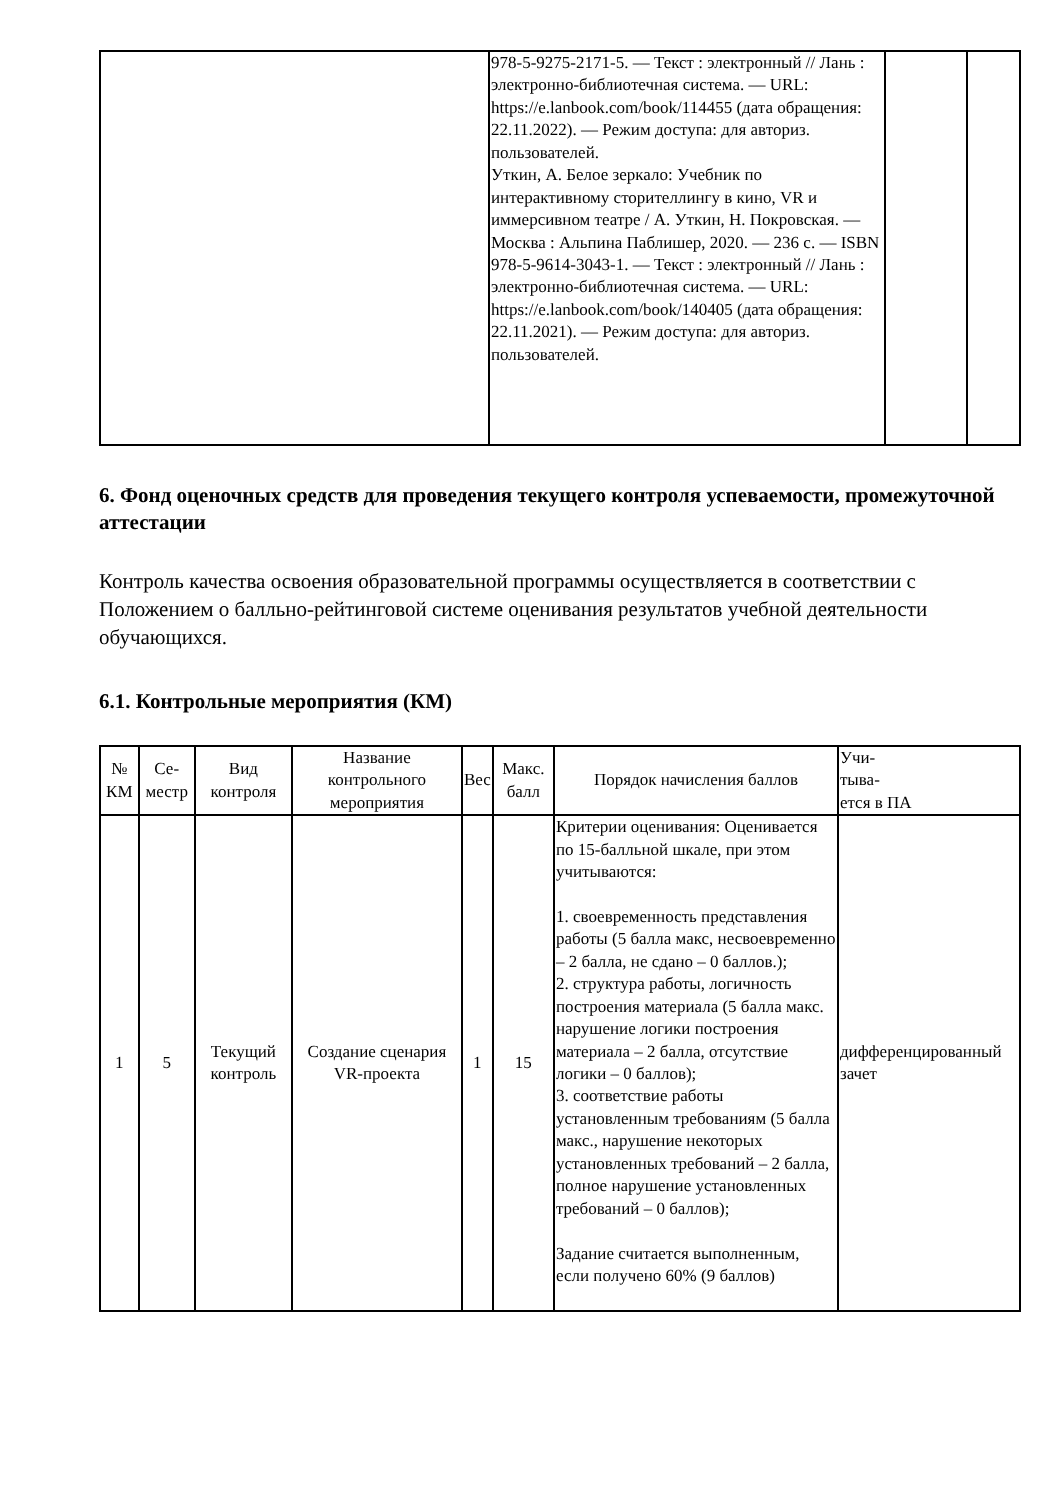| | 978-5-9275-2171-5. — Текст : электронный // Лань : электронно-библиотечная система. — URL: https://e.lanbook.com/book/114455 (дата обращения: 22.11.2022). — Режим доступа: для авториз. пользователей. Уткин, А. Белое зеркало: Учебник по интерактивному сторителлингу в кино, VR и иммерсивном театре / А. Уткин, Н. Покровская. — Москва : Альпина Паблишер, 2020. — 236 с. — ISBN 978-5-9614-3043-1. — Текст : электронный // Лань : электронно-библиотечная система. — URL: https://e.lanbook.com/book/140405 (дата обращения: 22.11.2021). — Режим доступа: для авториз. пользователей. | | |
6. Фонд оценочных средств для проведения текущего контроля успеваемости, промежуточной аттестации
Контроль качества освоения образовательной программы осуществляется в соответствии с Положением о балльно-рейтинговой системе оценивания результатов учебной деятельности обучающихся.
6.1. Контрольные мероприятия (КМ)
| № КМ | Се-местр | Вид контроля | Название контрольного мероприятия | Вес | Макс. балл | Порядок начисления баллов | Учи- тыва- ется в ПА |
| --- | --- | --- | --- | --- | --- | --- | --- |
| 1 | 5 | Текущий контроль | Создание сценария VR-проекта | 1 | 15 | Критерии оценивания: Оценивается по 15-балльной шкале, при этом учитываются: 1. своевременность представления работы (5 балла макс, несвоевременно – 2 балла, не сдано – 0 баллов.); 2. структура работы, логичность построения материала (5 балла макс. нарушение логики построения материала – 2 балла, отсутствие логики – 0 баллов); 3. соответствие работы установленным требованиям (5 балла макс., нарушение некоторых установленных требований – 2 балла, полное нарушение установленных требований – 0 баллов); Задание считается выполненным, если получено 60% (9 баллов) | дифференцированный зачет |